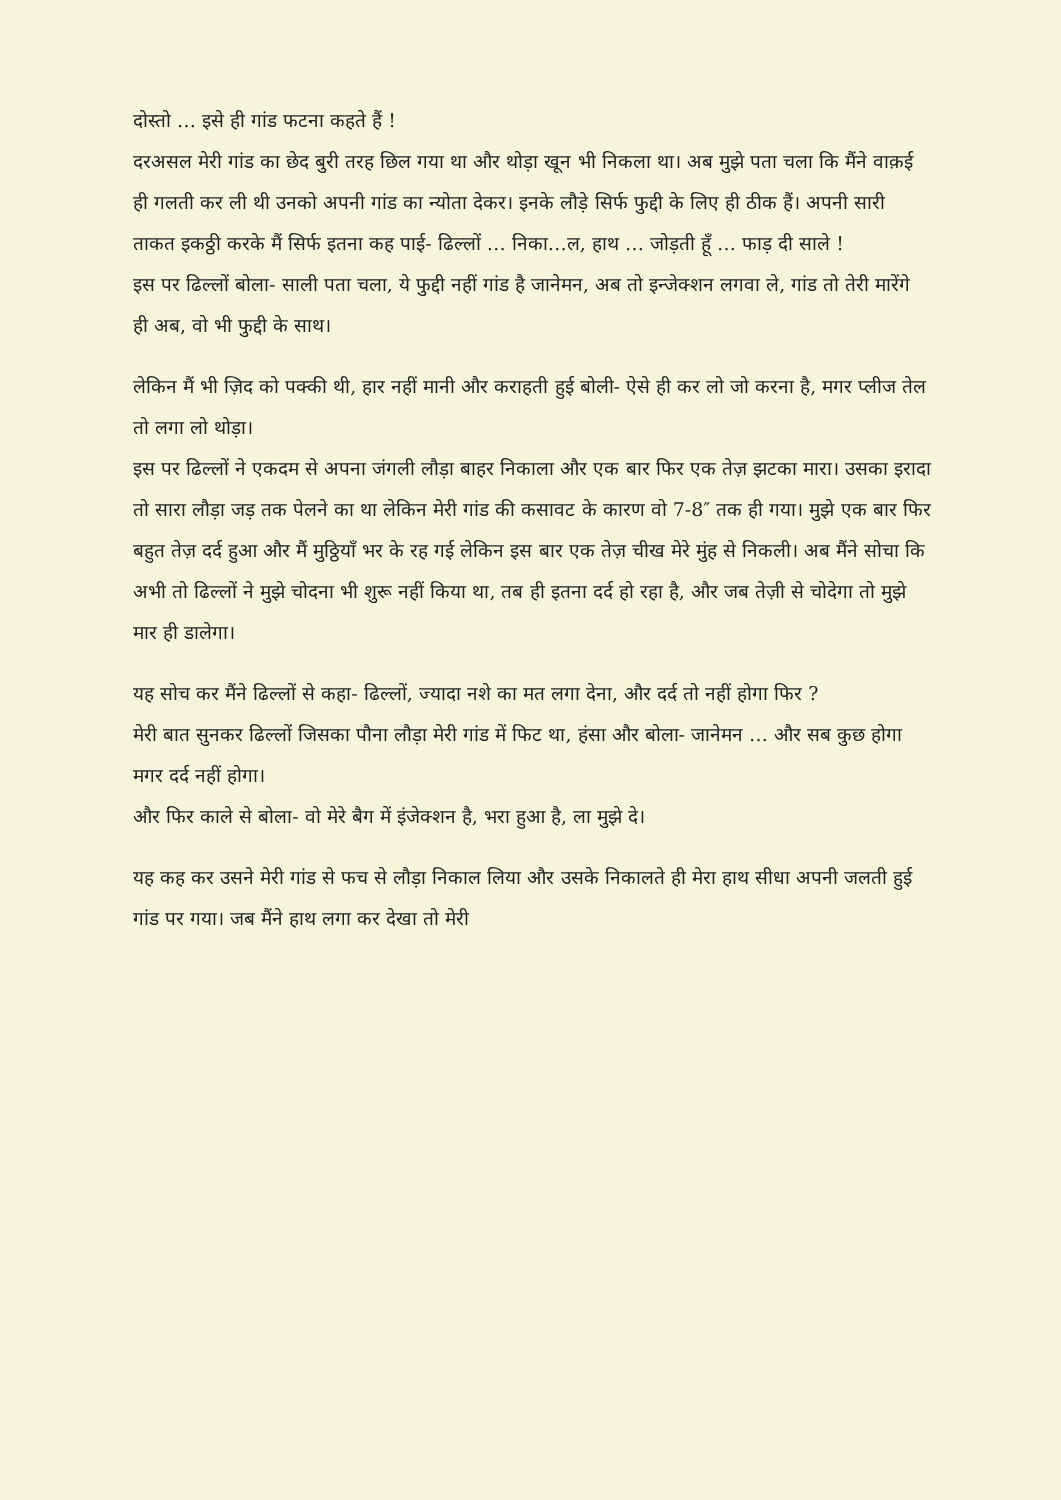दोस्तो … इसे ही गांड फटना कहते हैं !
दरअसल मेरी गांड का छेद बुरी तरह छिल गया था और थोड़ा खून भी निकला था। अब मुझे पता चला कि मैंने वाक़ई ही गलती कर ली थी उनको अपनी गांड का न्योता देकर। इनके लौड़े सिर्फ फुद्दी के लिए ही ठीक हैं। अपनी सारी ताकत इकठ्ठी करके मैं सिर्फ इतना कह पाई- ढिल्लों … निका…ल, हाथ … जोड़ती हूँ … फाड़ दी साले !
इस पर ढिल्लों बोला- साली पता चला, ये फुद्दी नहीं गांड है जानेमन, अब तो इन्जेक्शन लगवा ले, गांड तो तेरी मारेंगे ही अब, वो भी फुद्दी के साथ।
लेकिन मैं भी ज़िद को पक्की थी, हार नहीं मानी और कराहती हुई बोली- ऐसे ही कर लो जो करना है, मगर प्लीज तेल तो लगा लो थोड़ा।
इस पर ढिल्लों ने एकदम से अपना जंगली लौड़ा बाहर निकाला और एक बार फिर एक तेज़ झटका मारा। उसका इरादा तो सारा लौड़ा जड़ तक पेलने का था लेकिन मेरी गांड की कसावट के कारण वो 7-8″ तक ही गया। मुझे एक बार फिर बहुत तेज़ दर्द हुआ और मैं मुठ्ठियाँ भर के रह गई लेकिन इस बार एक तेज़ चीख मेरे मुंह से निकली। अब मैंने सोचा कि अभी तो ढिल्लों ने मुझे चोदना भी शुरू नहीं किया था, तब ही इतना दर्द हो रहा है, और जब तेज़ी से चोदेगा तो मुझे मार ही डालेगा।
यह सोच कर मैंने ढिल्लों से कहा- ढिल्लों, ज्यादा नशे का मत लगा देना, और दर्द तो नहीं होगा फिर ?
मेरी बात सुनकर ढिल्लों जिसका पौना लौड़ा मेरी गांड में फिट था, हंसा और बोला- जानेमन … और सब कुछ होगा मगर दर्द नहीं होगा।
और फिर काले से बोला- वो मेरे बैग में इंजेक्शन है, भरा हुआ है, ला मुझे दे।
यह कह कर उसने मेरी गांड से फच से लौड़ा निकाल लिया और उसके निकालते ही मेरा हाथ सीधा अपनी जलती हुई गांड पर गया। जब मैंने हाथ लगा कर देखा तो मेरी